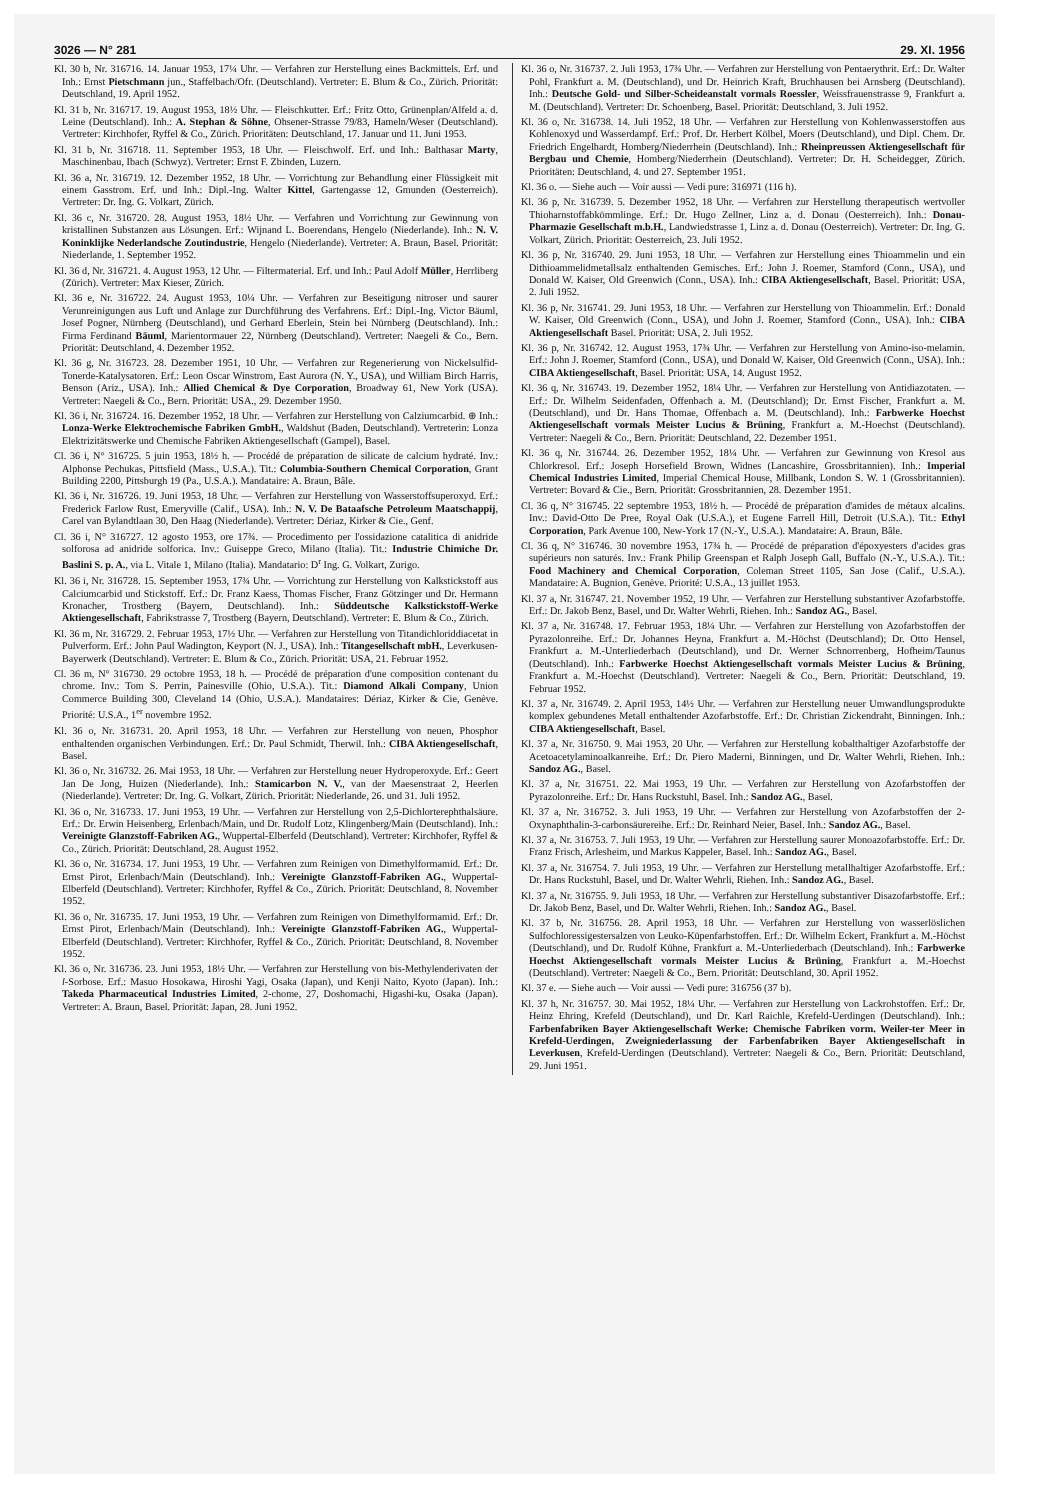3026 — N° 281 29. XI. 1956
Kl. 30 b, Nr. 316716. 14. Januar 1953, 17¼ Uhr. — Verfahren zur Herstellung eines Backmittels. Erf. und Inh.: Ernst Pietschmann jun., Staffelbach/Ofr. (Deutschland). Vertreter: E. Blum & Co., Zürich. Priorität: Deutschland, 19. April 1952.
Kl. 31 b, Nr. 316717. 19. August 1953, 18½ Uhr. — Fleischkutter. Erf.: Fritz Otto, Grünenplan/Alfeld a. d. Leine (Deutschland). Inh.: A. Stephan & Söhne, Ohsener-Strasse 79/83, Hameln/Weser (Deutschland). Vertreter: Kirchhofer, Ryffel & Co., Zürich. Prioritäten: Deutschland, 17. Januar und 11. Juni 1953.
Kl. 31 b, Nr. 316718. 11. September 1953, 18 Uhr. — Fleischwolf. Erf. und Inh.: Balthasar Marty, Maschinenbau, Ibach (Schwyz). Vertreter: Ernst F. Zbinden, Luzern.
Kl. 36 a, Nr. 316719. 12. Dezember 1952, 18 Uhr. — Vorrichtung zur Behandlung einer Flüssigkeit mit einem Gasstrom. Erf. und Inh.: Dipl.-Ing. Walter Kittel, Gartengasse 12, Gmunden (Oesterreich). Vertreter: Dr. Ing. G. Volkart, Zürich.
Kl. 36 c, Nr. 316720. 28. August 1953, 18½ Uhr. — Verfahren und Vorrichtung zur Gewinnung von kristallinen Substanzen aus Lösungen. Erf.: Wijnand L. Boerendans, Hengelo (Niederlande). Inh.: N. V. Koninklijke Nederlandsche Zoutindustrie, Hengelo (Niederlande). Vertreter: A. Braun, Basel. Priorität: Niederlande, 1. September 1952.
Kl. 36 d, Nr. 316721. 4. August 1953, 12 Uhr. — Filtermaterial. Erf. und Inh.: Paul Adolf Müller, Herrliberg (Zürich). Vertreter: Max Kieser, Zürich.
Kl. 36 e, Nr. 316722. 24. August 1953, 10¼ Uhr. — Verfahren zur Beseitigung nitroser und saurer Verunreinigungen aus Luft und Anlage zur Durchführung des Verfahrens. Erf.: Dipl.-Ing. Victor Bäuml, Josef Pogner, Nürnberg (Deutschland), und Gerhard Eberlein, Stein bei Nürnberg (Deutschland). Inh.: Firma Ferdinand Bäuml, Marientormauer 22, Nürnberg (Deutschland). Vertreter: Naegeli & Co., Bern. Priorität: Deutschland, 4. Dezember 1952.
Kl. 36 g, Nr. 316723. 28. Dezember 1951, 10 Uhr. — Verfahren zur Regenerierung von Nickelsulfid-Tonerde-Katalysatoren. Erf.: Leon Oscar Winstrom, East Aurora (N. Y., USA), und William Birch Harris, Benson (Ariz., USA). Inh.: Allied Chemical & Dye Corporation, Broadway 61, New York (USA). Vertreter: Naegeli & Co., Bern. Priorität: USA., 29. Dezember 1950.
Kl. 36 i, Nr. 316724. 16. Dezember 1952, 18 Uhr. — Verfahren zur Herstellung von Calziumcarbid. ⊕ Inh.: Lonza-Werke Elektrochemische Fabriken GmbH., Waldshut (Baden, Deutschland). Vertreterin: Lonza Elektrizitätswerke und Chemische Fabriken Aktiengesellschaft (Gampel), Basel.
Cl. 36 i, N° 316725. 5 juin 1953, 18½ h. — Procédé de préparation de silicate de calcium hydraté. Inv.: Alphonse Pechukas, Pittsfield (Mass., U.S.A.). Tit.: Columbia-Southern Chemical Corporation, Grant Building 2200, Pittsburgh 19 (Pa., U.S.A.). Mandataire: A. Braun, Bâle.
Kl. 36 i, Nr. 316726. 19. Juni 1953, 18 Uhr. — Verfahren zur Herstellung von Wasserstoffsuperoxyd. Erf.: Frederick Farlow Rust, Emeryville (Calif., USA). Inh.: N. V. De Bataafsche Petroleum Maatschappij, Carel van Bylandtlaan 30, Den Haag (Niederlande). Vertreter: Dériaz, Kirker & Cie., Genf.
Cl. 36 i, N° 316727. 12 agosto 1953, ore 17¾. — Procedimento per l'ossidazione catalitica di anidride solforosa ad anidride solforica. Inv.: Guiseppe Greco, Milano (Italia). Tit.: Industrie Chimiche Dr. Baslini S. p. A., via L. Vitale 1, Milano (Italia). Mandatario: D<sup>r</sup> Ing. G. Volkart, Zurigo.
Kl. 36 i, Nr. 316728. 15. September 1953, 17¾ Uhr. — Vorrichtung zur Herstellung von Kalkstickstoff aus Calciumcarbid und Stickstoff. Erf.: Dr. Franz Kaess, Thomas Fischer, Franz Götzinger und Dr. Hermann Kronacher, Trostberg (Bayern, Deutschland). Inh.: Süddeutsche Kalkstickstoff-Werke Aktiengesellschaft, Fabrikstrasse 7, Trostberg (Bayern, Deutschland). Vertreter: E. Blum & Co., Zürich.
Kl. 36 m, Nr. 316729. 2. Februar 1953, 17½ Uhr. — Verfahren zur Herstellung von Titandichloriddiacetat in Pulverform. Erf.: John Paul Wadington, Keyport (N. J., USA). Inh.: Titangesellschaft mbH., Leverkusen-Bayerwerk (Deutschland). Vertreter: E. Blum & Co., Zürich. Priorität: USA, 21. Februar 1952.
Cl. 36 m, N° 316730. 29 octobre 1953, 18 h. — Procédé de préparation d'une composition contenant du chrome. Inv.: Tom S. Perrin, Painesville (Ohio, U.S.A.). Tit.: Diamond Alkali Company, Union Commerce Building 300, Cleveland 14 (Ohio, U.S.A.). Mandataires: Dériaz, Kirker & Cie, Genève. Priorité: U.S.A., 1<sup>er</sup> novembre 1952.
Kl. 36 o, Nr. 316731. 20. April 1953, 18 Uhr. — Verfahren zur Herstellung von neuen, Phosphor enthaltenden organischen Verbindungen. Erf.: Dr. Paul Schmidt, Therwil. Inh.: CIBA Aktiengesellschaft, Basel.
Kl. 36 o, Nr. 316732. 26. Mai 1953, 18 Uhr. — Verfahren zur Herstellung neuer Hydroperoxyde. Erf.: Geert Jan De Jong, Huizen (Niederlande). Inh.: Stamicarbon N. V., van der Maesenstraat 2, Heerlen (Niederlande). Vertreter: Dr. Ing. G. Volkart, Zürich. Priorität: Niederlande, 26. und 31. Juli 1952.
Kl. 36 o, Nr. 316733. 17. Juni 1953, 19 Uhr. — Verfahren zur Herstellung von 2,5-Dichlorterephthalsäure. Erf.: Dr. Erwin Heisenberg, Erlenbach/Main, und Dr. Rudolf Lotz, Klingenberg/Main (Deutschland). Inh.: Vereinigte Glanzstoff-Fabriken AG., Wuppertal-Elberfeld (Deutschland). Vertreter: Kirchhofer, Ryffel & Co., Zürich. Priorität: Deutschland, 28. August 1952.
Kl. 36 o, Nr. 316734. 17. Juni 1953, 19 Uhr. — Verfahren zum Reinigen von Dimethylformamid. Erf.: Dr. Ernst Pirot, Erlenbach/Main (Deutschland). Inh.: Vereinigte Glanzstoff-Fabriken AG., Wuppertal-Elberfeld (Deutschland). Vertreter: Kirchhofer, Ryffel & Co., Zürich. Priorität: Deutschland, 8. November 1952.
Kl. 36 o, Nr. 316735. 17. Juni 1953, 19 Uhr. — Verfahren zum Reinigen von Dimethylformamid. Erf.: Dr. Ernst Pirot, Erlenbach/Main (Deutschland). Inh.: Vereinigte Glanzstoff-Fabriken AG., Wuppertal-Elberfeld (Deutschland). Vertreter: Kirchhofer, Ryffel & Co., Zürich. Priorität: Deutschland, 8. November 1952.
Kl. 36 o, Nr. 316736. 23. Juni 1953, 18½ Uhr. — Verfahren zur Herstellung von bis-Methylenderivaten der l-Sorbose. Erf.: Masuo Hosokawa, Hiroshi Yagi, Osaka (Japan), und Kenji Naito, Kyoto (Japan). Inh.: Takeda Pharmaceutical Industries Limited, 2-chome, 27, Doshomachi, Higashi-ku, Osaka (Japan). Vertreter: A. Braun, Basel. Priorität: Japan, 28. Juni 1952.
Kl. 36 o, Nr. 316737. 2. Juli 1953, 17¾ Uhr. — Verfahren zur Herstellung von Pentaerythrit. Erf.: Dr. Walter Pohl, Frankfurt a. M. (Deutschland), und Dr. Heinrich Kraft, Bruchhausen bei Arnsberg (Deutschland). Inh.: Deutsche Gold- und Silber-Scheideanstalt vormals Roessler, Weissfrauenstrasse 9, Frankfurt a. M. (Deutschland). Vertreter: Dr. Schoenberg, Basel. Priorität: Deutschland, 3. Juli 1952.
Kl. 36 o, Nr. 316738. 14. Juli 1952, 18 Uhr. — Verfahren zur Herstellung von Kohlenwasserstoffen aus Kohlenoxyd und Wasserdampf. Erf.: Prof. Dr. Herbert Kölbel, Moers (Deutschland), und Dipl. Chem. Dr. Friedrich Engelhardt, Homberg/Niederrhein (Deutschland). Inh.: Rheinpreussen Aktiengesellschaft für Bergbau und Chemie, Homberg/Niederrhein (Deutschland). Vertreter: Dr. H. Scheidegger, Zürich. Prioritäten: Deutschland, 4. und 27. September 1951.
Kl. 36 o. — Siehe auch — Voir aussi — Vedi pure: 316971 (116 h).
Kl. 36 p, Nr. 316739. 5. Dezember 1952, 18 Uhr. — Verfahren zur Herstellung therapeutisch wertvoller Thioharnstoffabkömmlinge. Erf.: Dr. Hugo Zellner, Linz a. d. Donau (Oesterreich). Inh.: Donau-Pharmazie Gesellschaft m.b.H., Landwiedstrasse 1, Linz a. d. Donau (Oesterreich). Vertreter: Dr. Ing. G. Volkart, Zürich. Priorität: Oesterreich, 23. Juli 1952.
Kl. 36 p, Nr. 316740. 29. Juni 1953, 18 Uhr. — Verfahren zur Herstellung eines Thioammelin und ein Dithioammelidmetallsalz enthaltenden Gemisches. Erf.: John J. Roemer, Stamford (Conn., USA), und Donald W. Kaiser, Old Greenwich (Conn., USA). Inh.: CIBA Aktiengesellschaft, Basel. Priorität: USA, 2. Juli 1952.
Kl. 36 p, Nr. 316741. 29. Juni 1953, 18 Uhr. — Verfahren zur Herstellung von Thioammelin. Erf.: Donald W. Kaiser, Old Greenwich (Conn., USA), und John J. Roemer, Stamford (Conn., USA). Inh.: CIBA Aktiengesellschaft Basel. Priorität: USA, 2. Juli 1952.
Kl. 36 p, Nr. 316742. 12. August 1953, 17¾ Uhr. — Verfahren zur Herstellung von Amino-iso-melamin. Erf.: John J. Roemer, Stamford (Conn., USA), und Donald W. Kaiser, Old Greenwich (Conn., USA). Inh.: CIBA Aktiengesellschaft, Basel. Priorität: USA, 14. August 1952.
Kl. 36 q, Nr. 316743. 19. Dezember 1952, 18¼ Uhr. — Verfahren zur Herstellung von Antidiazotaten. — Erf.: Dr. Wilhelm Seidenfaden, Offenbach a. M. (Deutschland); Dr. Ernst Fischer, Frankfurt a. M. (Deutschland), und Dr. Hans Thomae, Offenbach a. M. (Deutschland). Inh.: Farbwerke Hoechst Aktiengesellschaft vormals Meister Lucius & Brüning, Frankfurt a. M.-Hoechst (Deutschland). Vertreter: Naegeli & Co., Bern. Priorität: Deutschland, 22. Dezember 1951.
Kl. 36 q, Nr. 316744. 26. Dezember 1952, 18¼ Uhr. — Verfahren zur Gewinnung von Kresol aus Chlorkresol. Erf.: Joseph Horsefield Brown, Widnes (Lancashire, Grossbritannien). Inh.: Imperial Chemical Industries Limited, Imperial Chemical House, Millbank, London S. W. 1 (Grossbritannien). Vertreter: Bovard & Cie., Bern. Priorität: Grossbritannien, 28. Dezember 1951.
Cl. 36 q, N° 316745. 22 septembre 1953, 18½ h. — Procédé de préparation d'amides de métaux alcalins. Inv.: David-Otto De Pree, Royal Oak (U.S.A.), et Eugene Farrell Hill, Detroit (U.S.A.). Tit.: Ethyl Corporation, Park Avenue 100, New-York 17 (N.-Y., U.S.A.). Mandataire: A. Braun, Bâle.
Cl. 36 q, N° 316746. 30 novembre 1953, 17¾ h. — Procédé de préparation d'époxyesters d'acides gras supérieurs non saturés. Inv.: Frank Philip Greenspan et Ralph Joseph Gall, Buffalo (N.-Y., U.S.A.). Tit.: Food Machinery and Chemical Corporation, Coleman Street 1105, San Jose (Calif., U.S.A.). Mandataire: A. Bugnion, Genève. Priorité: U.S.A., 13 juillet 1953.
Kl. 37 a, Nr. 316747. 21. November 1952, 19 Uhr. — Verfahren zur Herstellung substantiver Azofarbstoffe. Erf.: Dr. Jakob Benz, Basel, und Dr. Walter Wehrli, Riehen. Inh.: Sandoz AG., Basel.
Kl. 37 a, Nr. 316748. 17. Februar 1953, 18¼ Uhr. — Verfahren zur Herstellung von Azofarbstoffen der Pyrazolonreihe. Erf.: Dr. Johannes Heyna, Frankfurt a. M.-Höchst (Deutschland); Dr. Otto Hensel, Frankfurt a. M.-Unterliederbach (Deutschland), und Dr. Werner Schnorrenberg, Hofheim/Taunus (Deutschland). Inh.: Farbwerke Hoechst Aktiengesellschaft vormals Meister Lucius & Brüning, Frankfurt a. M.-Hoechst (Deutschland). Vertreter: Naegeli & Co., Bern. Priorität: Deutschland, 19. Februar 1952.
Kl. 37 a, Nr. 316749. 2. April 1953, 14½ Uhr. — Verfahren zur Herstellung neuer Umwandlungsprodukte komplex gebundenes Metall enthaltender Azofarbstoffe. Erf.: Dr. Christian Zickendraht, Binningen. Inh.: CIBA Aktiengesellschaft, Basel.
Kl. 37 a, Nr. 316750. 9. Mai 1953, 20 Uhr. — Verfahren zur Herstellung kobalthaltiger Azofarbstoffe der Acetoacetylaminoalkanreihe. Erf.: Dr. Piero Maderni, Binningen, und Dr. Walter Wehrli, Riehen. Inh.: Sandoz AG., Basel.
Kl. 37 a, Nr. 316751. 22. Mai 1953, 19 Uhr. — Verfahren zur Herstellung von Azofarbstoffen der Pyrazolonreihe. Erf.: Dr. Hans Ruckstuhl, Basel. Inh.: Sandoz AG., Basel.
Kl. 37 a, Nr. 316752. 3. Juli 1953, 19 Uhr. — Verfahren zur Herstellung von Azofarbstoffen der 2-Oxynaphthalin-3-carbonsäurereihe. Erf.: Dr. Reinhard Neier, Basel. Inh.: Sandoz AG., Basel.
Kl. 37 a, Nr. 316753. 7. Juli 1953, 19 Uhr. — Verfahren zur Herstellung saurer Monoazofarbstoffe. Erf.: Dr. Franz Frisch, Arlesheim, und Markus Kappeler, Basel. Inh.: Sandoz AG., Basel.
Kl. 37 a, Nr. 316754. 7. Juli 1953, 19 Uhr. — Verfahren zur Herstellung metallhaltiger Azofarbstoffe. Erf.: Dr. Hans Ruckstuhl, Basel, und Dr. Walter Wehrli, Riehen. Inh.: Sandoz AG., Basel.
Kl. 37 a, Nr. 316755. 9. Juli 1953, 18 Uhr. — Verfahren zur Herstellung substantiver Disazofarbstoffe. Erf.: Dr. Jakob Benz, Basel, und Dr. Walter Wehrli, Riehen. Inh.: Sandoz AG., Basel.
Kl. 37 b, Nr. 316756. 28. April 1953, 18 Uhr. — Verfahren zur Herstellung von wasserlöslichen Sulfochloressigestersalzen von Leuko-Küpenfarbstoffen. Erf.: Dr. Wilhelm Eckert, Frankfurt a. M.-Höchst (Deutschland), und Dr. Rudolf Kühne, Frankfurt a. M.-Unterliederbach (Deutschland). Inh.: Farbwerke Hoechst Aktiengesellschaft vormals Meister Lucius & Brüning, Frankfurt a. M.-Hoechst (Deutschland). Vertreter: Naegeli & Co., Bern. Priorität: Deutschland, 30. April 1952.
Kl. 37 e. — Siehe auch — Voir aussi — Vedi pure: 316756 (37 b).
Kl. 37 h, Nr. 316757. 30. Mai 1952, 18¼ Uhr. — Verfahren zur Herstellung von Lackrohstoffen. Erf.: Dr. Heinz Ehring, Krefeld (Deutschland), und Dr. Karl Raichle, Krefeld-Uerdingen (Deutschland). Inh.: Farbenfabriken Bayer Aktiengesellschaft Werke: Chemische Fabriken vorm. Weiler-ter Meer in Krefeld-Uerdingen, Zweigniederlassung der Farbenfabriken Bayer Aktiengesellschaft in Leverkusen, Krefeld-Uerdingen (Deutschland). Vertreter: Naegeli & Co., Bern. Priorität: Deutschland, 29. Juni 1951.